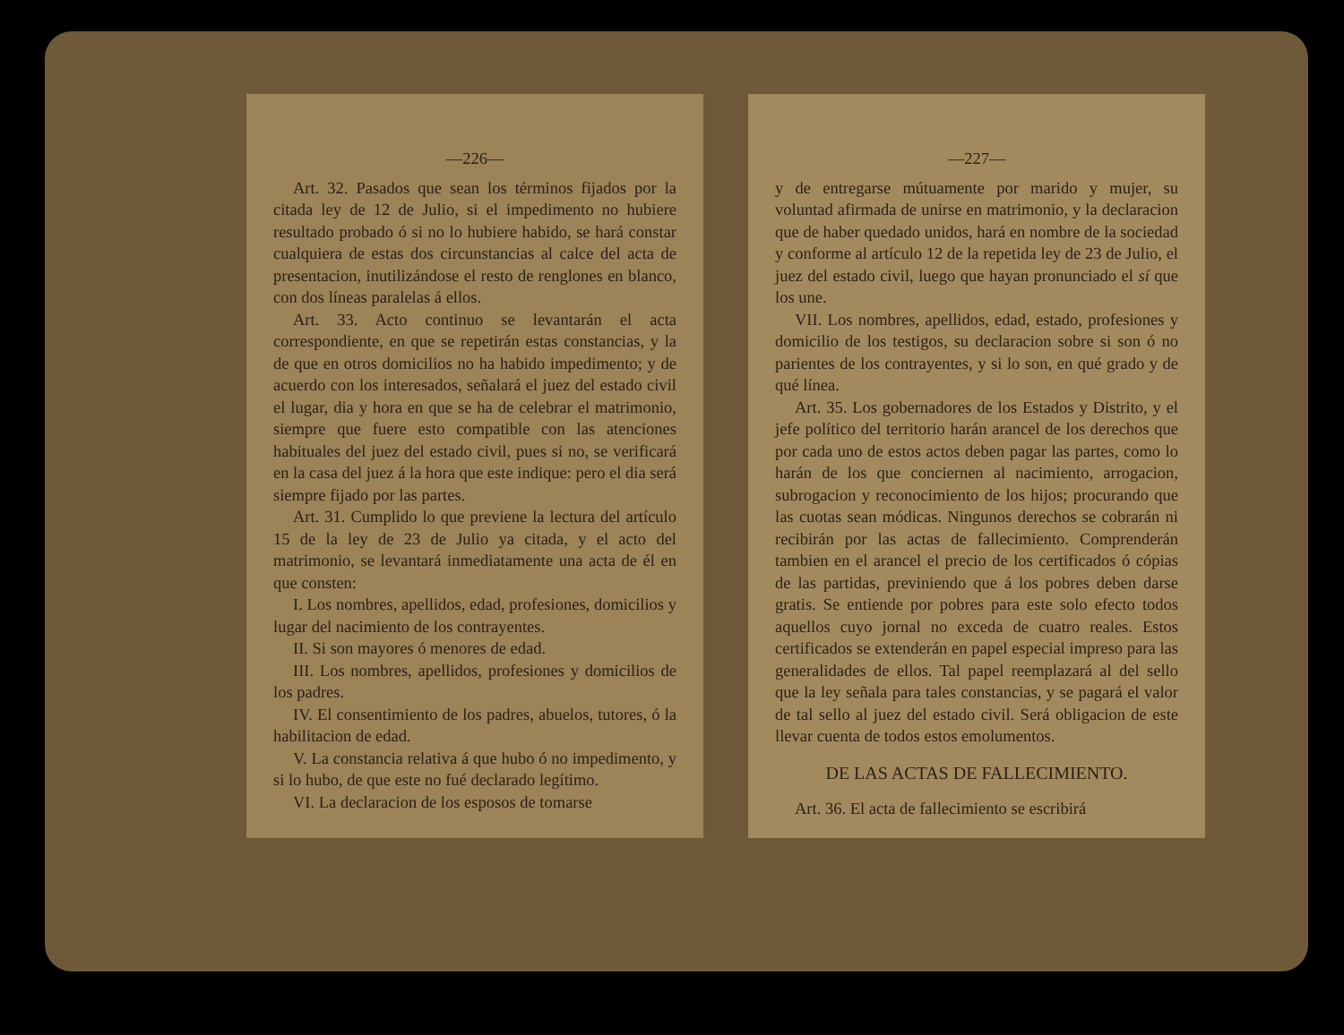—226—
Art. 32. Pasados que sean los términos fijados por la citada ley de 12 de Julio, si el impedimento no hubiere resultado probado ó si no lo hubiere habido, se hará constar cualquiera de estas dos circunstancias al calce del acta de presentacion, inutilizándose el resto de renglones en blanco, con dos líneas paralelas á ellos.
Art. 33. Acto continuo se levantarán el acta correspondiente, en que se repetirán estas constancias, y la de que en otros domicilios no ha habido impedimento; y de acuerdo con los interesados, señalará el juez del estado civil el lugar, dia y hora en que se ha de celebrar el matrimonio, siempre que fuere esto compatible con las atenciones habituales del juez del estado civil, pues si no, se verificará en la casa del juez á la hora que este indique: pero el dia será siempre fijado por las partes.
Art. 31. Cumplido lo que previene la lectura del artículo 15 de la ley de 23 de Julio ya citada, y el acto del matrimonio, se levantará inmediatamente una acta de él en que consten:
I. Los nombres, apellidos, edad, profesiones, domicilios y lugar del nacimiento de los contrayentes.
II. Si son mayores ó menores de edad.
III. Los nombres, apellidos, profesiones y domicilios de los padres.
IV. El consentimiento de los padres, abuelos, tutores, ó la habilitacion de edad.
V. La constancia relativa á que hubo ó no impedimento, y si lo hubo, de que este no fué declarado legítimo.
VI. La declaracion de los esposos de tomarse
—227—
y de entregarse mútuamente por marido y mujer, su voluntad afirmada de unirse en matrimonio, y la declaracion que de haber quedado unidos, hará en nombre de la sociedad y conforme al artículo 12 de la repetida ley de 23 de Julio, el juez del estado civil, luego que hayan pronunciado el sí que los une.
VII. Los nombres, apellidos, edad, estado, profesiones y domicilio de los testigos, su declaracion sobre si son ó no parientes de los contrayentes, y si lo son, en qué grado y de qué línea.
Art. 35. Los gobernadores de los Estados y Distrito, y el jefe político del territorio harán arancel de los derechos que por cada uno de estos actos deben pagar las partes, como lo harán de los que conciernen al nacimiento, arrogacion, subrogacion y reconocimiento de los hijos; procurando que las cuotas sean módicas. Ningunos derechos se cobrarán ni recibirán por las actas de fallecimiento. Comprenderán tambien en el arancel el precio de los certificados ó cópias de las partidas, previniendo que á los pobres deben darse gratis. Se entiende por pobres para este solo efecto todos aquellos cuyo jornal no exceda de cuatro reales. Estos certificados se extenderán en papel especial impreso para las generalidades de ellos. Tal papel reemplazará al del sello que la ley señala para tales constancias, y se pagará el valor de tal sello al juez del estado civil. Será obligacion de este llevar cuenta de todos estos emolumentos.
DE LAS ACTAS DE FALLECIMIENTO.
Art. 36. El acta de fallecimiento se escribirá